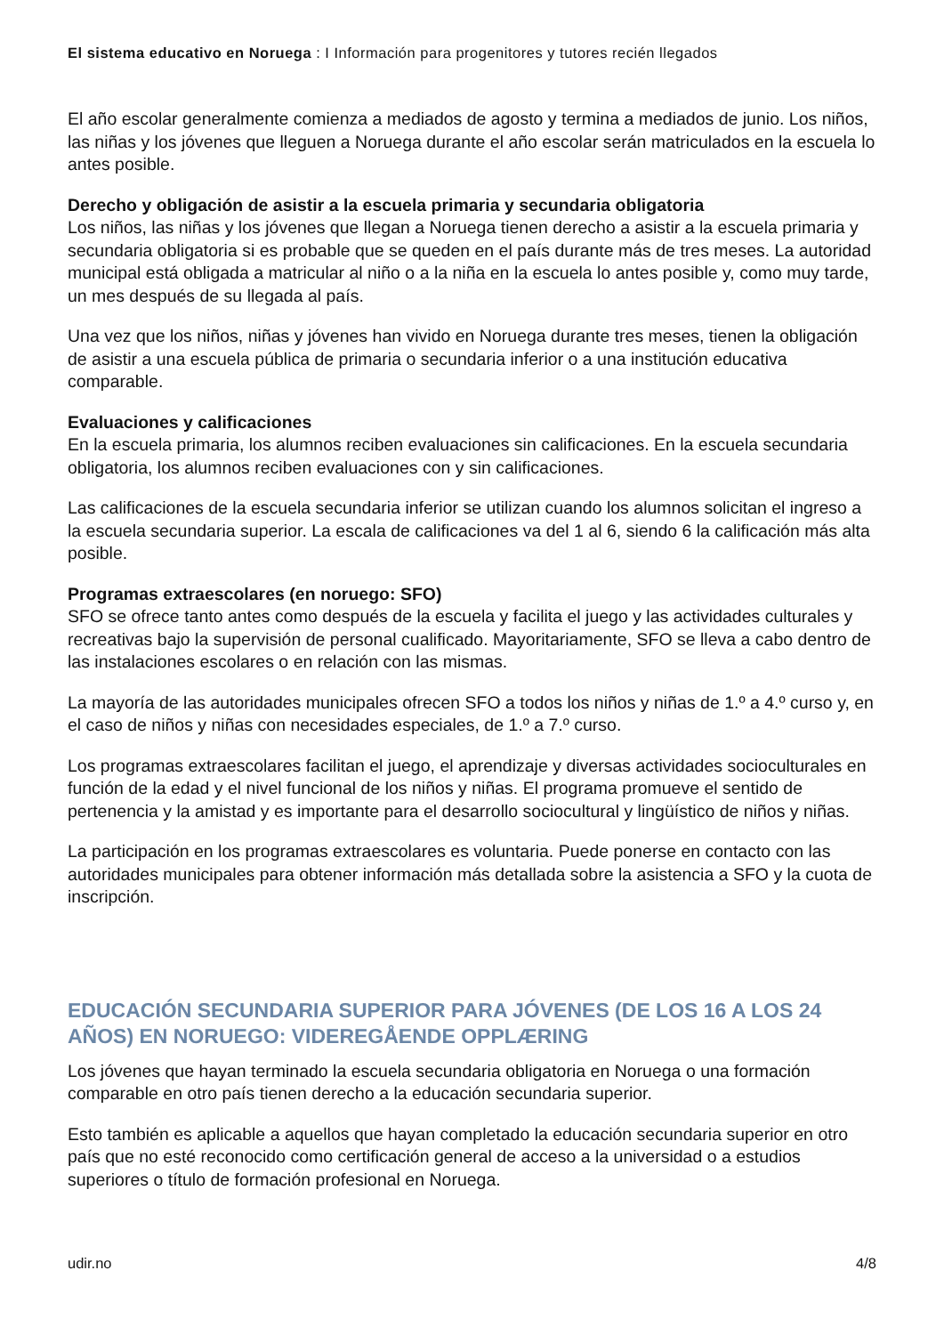El sistema educativo en Noruega : I Información para progenitores y tutores recién llegados
El año escolar generalmente comienza a mediados de agosto y termina a mediados de junio. Los niños, las niñas y los jóvenes que lleguen a Noruega durante el año escolar serán matriculados en la escuela lo antes posible.
Derecho y obligación de asistir a la escuela primaria y secundaria obligatoria
Los niños, las niñas y los jóvenes que llegan a Noruega tienen derecho a asistir a la escuela primaria y secundaria obligatoria si es probable que se queden en el país durante más de tres meses. La autoridad municipal está obligada a matricular al niño o a la niña en la escuela lo antes posible y, como muy tarde, un mes después de su llegada al país.
Una vez que los niños, niñas y jóvenes han vivido en Noruega durante tres meses, tienen la obligación de asistir a una escuela pública de primaria o secundaria inferior o a una institución educativa comparable.
Evaluaciones y calificaciones
En la escuela primaria, los alumnos reciben evaluaciones sin calificaciones. En la escuela secundaria obligatoria, los alumnos reciben evaluaciones con y sin calificaciones.
Las calificaciones de la escuela secundaria inferior se utilizan cuando los alumnos solicitan el ingreso a la escuela secundaria superior. La escala de calificaciones va del 1 al 6, siendo 6 la calificación más alta posible.
Programas extraescolares (en noruego: SFO)
SFO se ofrece tanto antes como después de la escuela y facilita el juego y las actividades culturales y recreativas bajo la supervisión de personal cualificado. Mayoritariamente, SFO se lleva a cabo dentro de las instalaciones escolares o en relación con las mismas.
La mayoría de las autoridades municipales ofrecen SFO a todos los niños y niñas de 1.º a 4.º curso y, en el caso de niños y niñas con necesidades especiales, de 1.º a 7.º curso.
Los programas extraescolares facilitan el juego, el aprendizaje y diversas actividades socioculturales en función de la edad y el nivel funcional de los niños y niñas. El programa promueve el sentido de pertenencia y la amistad y es importante para el desarrollo sociocultural y lingüístico de niños y niñas.
La participación en los programas extraescolares es voluntaria. Puede ponerse en contacto con las autoridades municipales para obtener información más detallada sobre la asistencia a SFO y la cuota de inscripción.
EDUCACIÓN SECUNDARIA SUPERIOR PARA JÓVENES (DE LOS 16 A LOS 24 AÑOS) EN NORUEGO: VIDEREGÅENDE OPPLÆRING
Los jóvenes que hayan terminado la escuela secundaria obligatoria en Noruega o una formación comparable en otro país tienen derecho a la educación secundaria superior.
Esto también es aplicable a aquellos que hayan completado la educación secundaria superior en otro país que no esté reconocido como certificación general de acceso a la universidad o a estudios superiores o título de formación profesional en Noruega.
udir.no 4/8